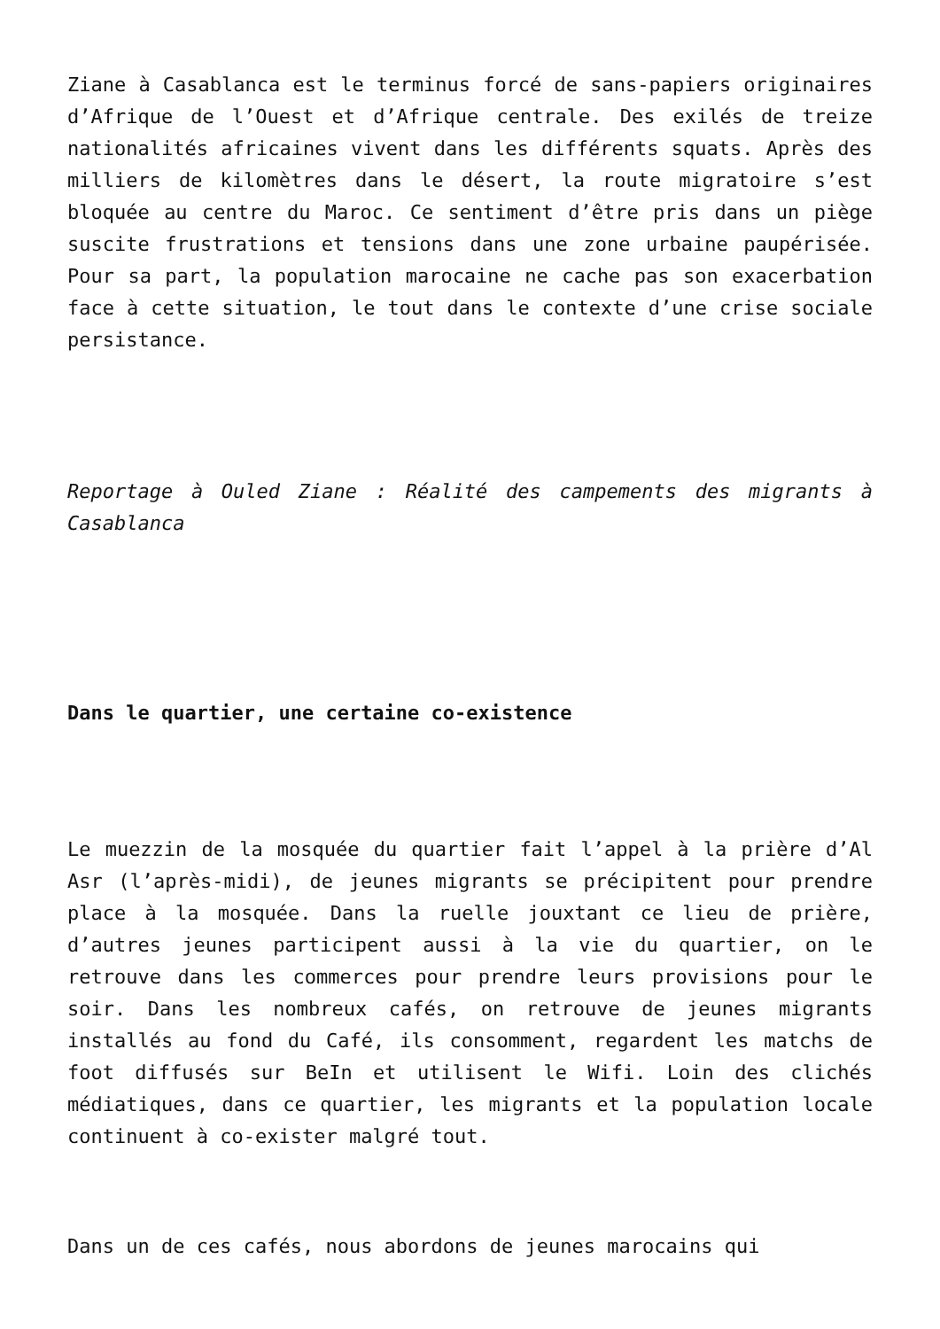Ziane à Casablanca est le terminus forcé de sans-papiers originaires d’Afrique de l’Ouest et d’Afrique centrale. Des exilés de treize nationalités africaines vivent dans les différents squats. Après des milliers de kilomètres dans le désert, la route migratoire s’est bloquée au centre du Maroc. Ce sentiment d’être pris dans un piège suscite frustrations et tensions dans une zone urbaine paupérisée. Pour sa part, la population marocaine ne cache pas son exacerbation face à cette situation, le tout dans le contexte d’une crise sociale persistance.
Reportage à Ouled Ziane : Réalité des campements des migrants à Casablanca
Dans le quartier, une certaine co-existence
Le muezzin de la mosquée du quartier fait l’appel à la prière d’Al Asr (l’après-midi), de jeunes migrants se précipitent pour prendre place à la mosquée. Dans la ruelle jouxtant ce lieu de prière, d’autres jeunes participent aussi à la vie du quartier, on le retrouve dans les commerces pour prendre leurs provisions pour le soir. Dans les nombreux cafés, on retrouve de jeunes migrants installés au fond du Café, ils consomment, regardent les matchs de foot diffusés sur BeIn et utilisent le Wifi. Loin des clichés médiatiques, dans ce quartier, les migrants et la population locale continuent à co-exister malgré tout.
Dans un de ces cafés, nous abordons de jeunes marocains qui